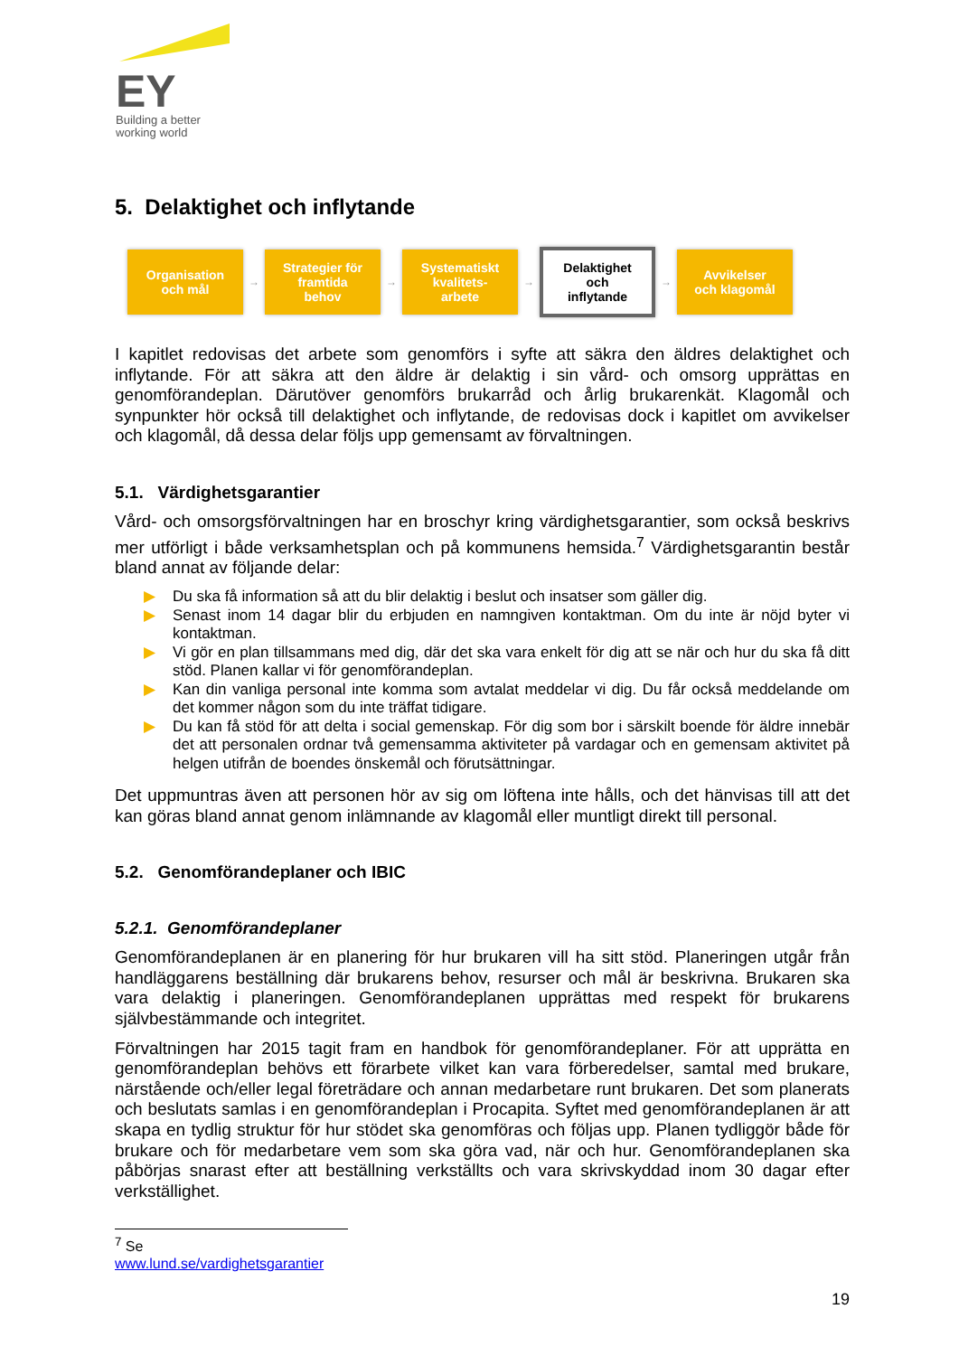EY
Building a better
working world
5. Delaktighet och inflytande
Organisation
och mål
→
Strategier för
framtida
behov
→
Systematiskt
kvalitets-
arbete
→
Delaktighet
och
inflytande
→
Avvikelser
och klagomål
I kapitlet redovisas det arbete som genomförs i syfte att säkra den äldres delaktighet och inflytande. För att säkra att den äldre är delaktig i sin vård- och omsorg upprättas en genomförandeplan. Därutöver genomförs brukarråd och årlig brukarenkät. Klagomål och synpunkter hör också till delaktighet och inflytande, de redovisas dock i kapitlet om avvikelser och klagomål, då dessa delar följs upp gemensamt av förvaltningen.
5.1. Värdighetsgarantier
Vård- och omsorgsförvaltningen har en broschyr kring värdighetsgarantier, som också beskrivs mer utförligt i både verksamhetsplan och på kommunens hemsida.<sup>7</sup> Värdighetsgarantin består bland annat av följande delar:
▶ Du ska få information så att du blir delaktig i beslut och insatser som gäller dig.
▶ Senast inom 14 dagar blir du erbjuden en namngiven kontaktman. Om du inte är nöjd byter vi kontaktman.
▶ Vi gör en plan tillsammans med dig, där det ska vara enkelt för dig att se när och hur du ska få ditt stöd. Planen kallar vi för genomförandeplan.
▶ Kan din vanliga personal inte komma som avtalat meddelar vi dig. Du får också meddelande om det kommer någon som du inte träffat tidigare.
▶ Du kan få stöd för att delta i social gemenskap. För dig som bor i särskilt boende för äldre innebär det att personalen ordnar två gemensamma aktiviteter på vardagar och en gemensam aktivitet på helgen utifrån de boendes önskemål och förutsättningar.
Det uppmuntras även att personen hör av sig om löftena inte hålls, och det hänvisas till att det kan göras bland annat genom inlämnande av klagomål eller muntligt direkt till personal.
5.2. Genomförandeplaner och IBIC
5.2.1. Genomförandeplaner
Genomförandeplanen är en planering för hur brukaren vill ha sitt stöd. Planeringen utgår från handläggarens beställning där brukarens behov, resurser och mål är beskrivna. Brukaren ska vara delaktig i planeringen. Genomförandeplanen upprättas med respekt för brukarens självbestämmande och integritet.
Förvaltningen har 2015 tagit fram en handbok för genomförandeplaner. För att upprätta en genomförandeplan behövs ett förarbete vilket kan vara förberedelser, samtal med brukare, närstående och/eller legal företrädare och annan medarbetare runt brukaren. Det som planerats och beslutats samlas i en genomförandeplan i Procapita. Syftet med genomförandeplanen är att skapa en tydlig struktur för hur stödet ska genomföras och följas upp. Planen tydliggör både för brukare och för medarbetare vem som ska göra vad, när och hur. Genomförandeplanen ska påbörjas snarast efter att beställning verkställts och vara skrivskyddad inom 30 dagar efter verkställighet.
<sup>7</sup> Se www.lund.se/vardighetsgarantier
19